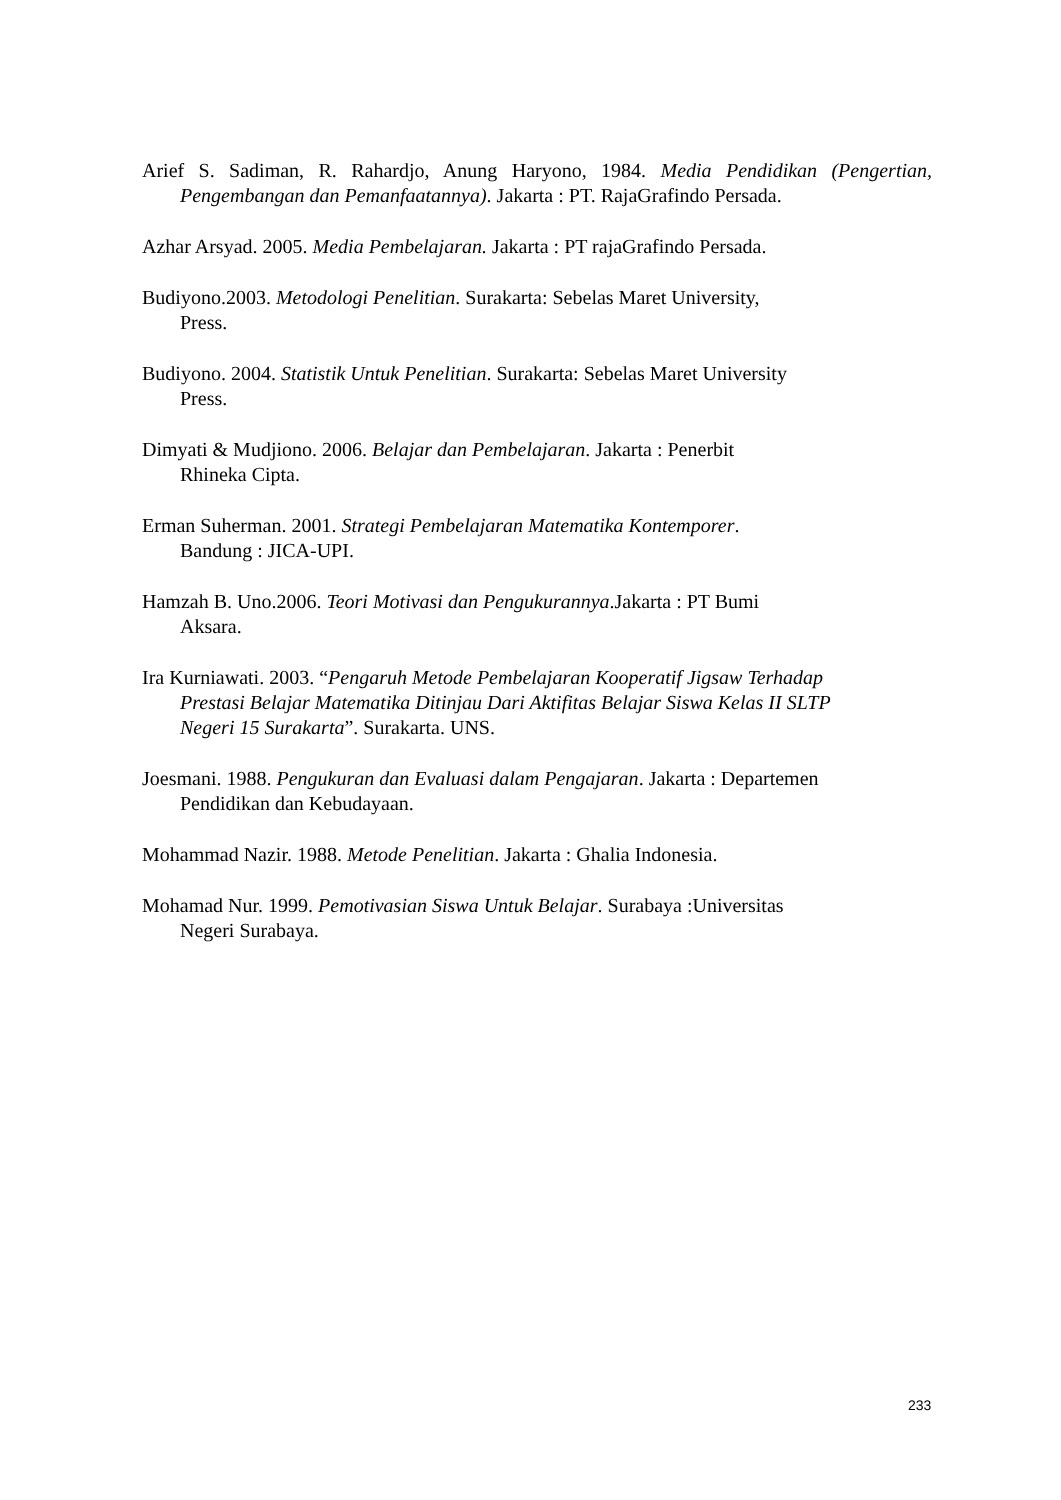Arief S. Sadiman, R. Rahardjo, Anung Haryono, 1984. Media Pendidikan (Pengertian, Pengembangan dan Pemanfaatannya). Jakarta : PT. RajaGrafindo Persada.
Azhar Arsyad. 2005. Media Pembelajaran. Jakarta : PT rajaGrafindo Persada.
Budiyono.2003. Metodologi Penelitian. Surakarta: Sebelas Maret University,
Press.
Budiyono. 2004. Statistik Untuk Penelitian. Surakarta: Sebelas Maret University
Press.
Dimyati & Mudjiono. 2006. Belajar dan Pembelajaran. Jakarta : Penerbit
Rhineka Cipta.
Erman Suherman. 2001. Strategi Pembelajaran Matematika Kontemporer.
Bandung : JICA-UPI.
Hamzah B. Uno.2006. Teori Motivasi dan Pengukurannya.Jakarta : PT Bumi
Aksara.
Ira Kurniawati. 2003. “Pengaruh Metode Pembelajaran Kooperatif Jigsaw Terhadap
Prestasi Belajar Matematika Ditinjau Dari Aktifitas Belajar Siswa Kelas II SLTP
Negeri 15 Surakarta”. Surakarta. UNS.
Joesmani. 1988. Pengukuran dan Evaluasi dalam Pengajaran. Jakarta : Departemen
Pendidikan dan Kebudayaan.
Mohammad Nazir. 1988. Metode Penelitian. Jakarta : Ghalia Indonesia.
Mohamad Nur. 1999. Pemotivasian Siswa Untuk Belajar. Surabaya :Universitas
Negeri Surabaya.
233